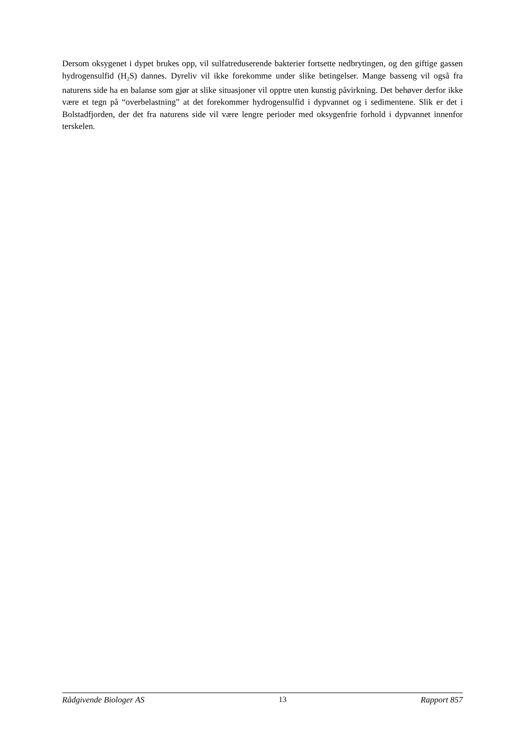Dersom oksygenet i dypet brukes opp, vil sulfatreduserende bakterier fortsette nedbrytingen, og den giftige gassen hydrogensulfid (H<sub>2</sub>S) dannes. Dyreliv vil ikke forekomme under slike betingelser. Mange basseng vil også fra naturens side ha en balanse som gjør at slike situasjoner vil opptre uten kunstig påvirkning. Det behøver derfor ikke være et tegn på “overbelastning” at det forekommer hydrogensulfid i dypvannet og i sedimentene. Slik er det i Bolstadfjorden, der det fra naturens side vil være lengre perioder med oksygenfrie forhold i dypvannet innenfor terskelen.
Rådgivende Biologer AS 13 Rapport 857